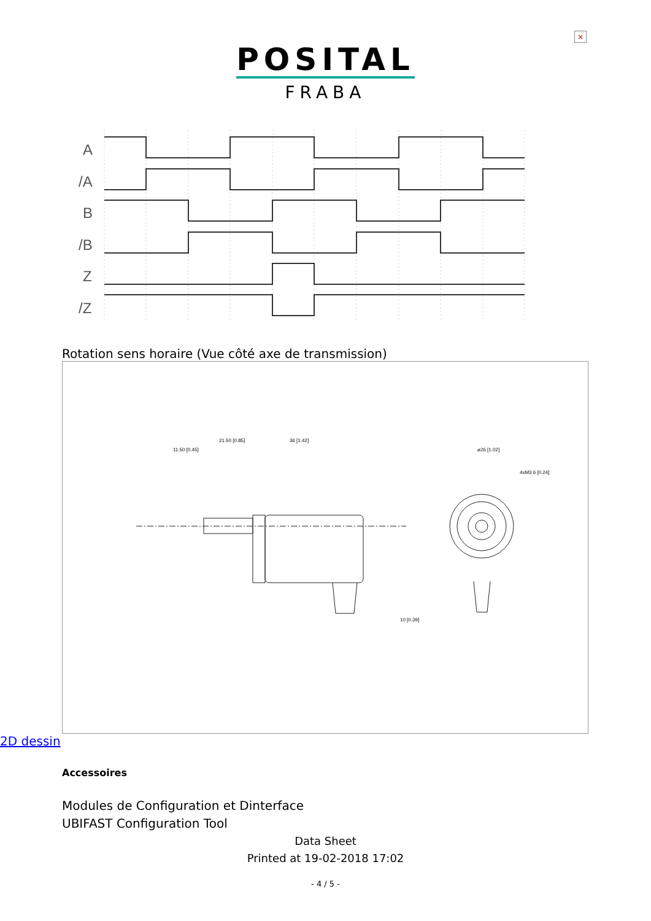×
POSITAL
FRABA
A
/A
B
/B
Z
/Z
Rotation sens horaire (Vue côté axe de transmission)
11.50 [0.45]
21.50 [0.85]
36 [1.42]
⌀26 [1.02]
4xM3 6 [0.24]
10 [0.39]
2D dessin
Accessoires
Modules de Configuration et Dinterface
UBIFAST Configuration Tool
Data Sheet
Printed at 19-02-2018 17:02
- 4 / 5 -